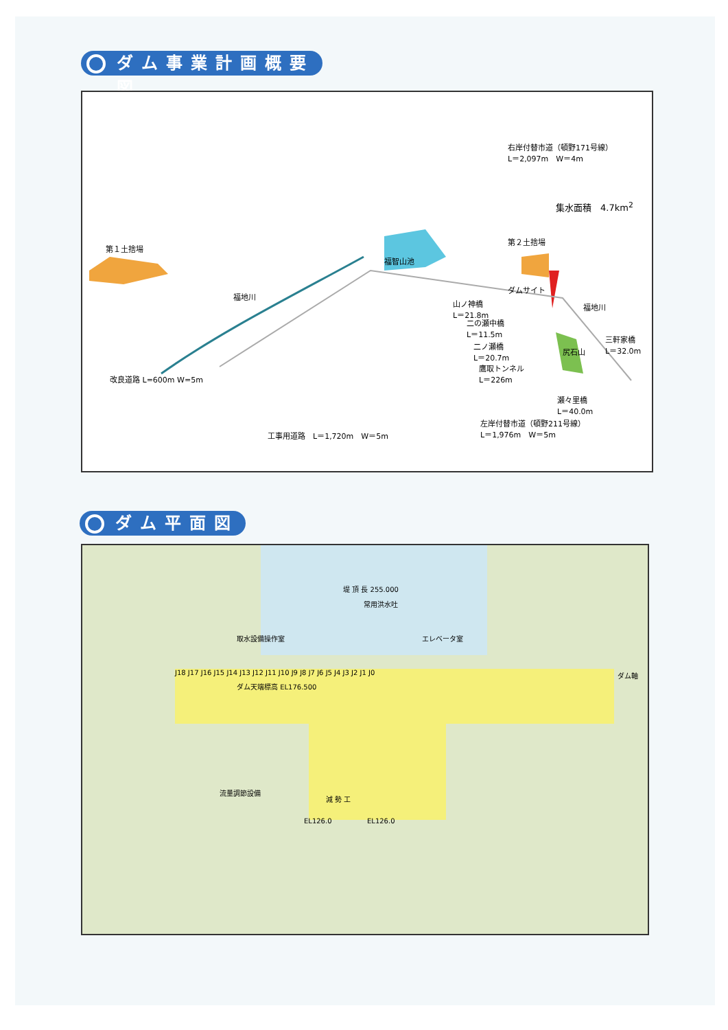ダム事業計画概要図
第１土捨場
福智山池
第２土捨場
右岸付替市道（頓野171号線）
L＝2,097m　W＝4m
集水面積　4.7km<sup>2</sup>
ダムサイト
山ノ神橋
L＝21.8m
二の瀬中橋
L＝11.5m
二ノ瀬橋
L＝20.7m
鷹取トンネル
L＝226m
福地川
福地川
尻石山
三軒家橋
L＝32.0m
瀬々里橋
L＝40.0m
改良道路 L=600m W=5m
工事用道路　L＝1,720m　W＝5m
左岸付替市道（頓野211号線）
L＝1,976m　W＝5m
ダム平面図
堤 頂 長 255.000
常用洪水吐
取水設備操作室 エレベータ室
J18 J17 J16 J15 J14 J13 J12 J11 J10 J9 J8 J7 J6 J5 J4 J3 J2 J1 J0 ダム軸
ダム天端標高 EL176.500
流量調節設備
減 勢 工
EL126.0 EL126.0